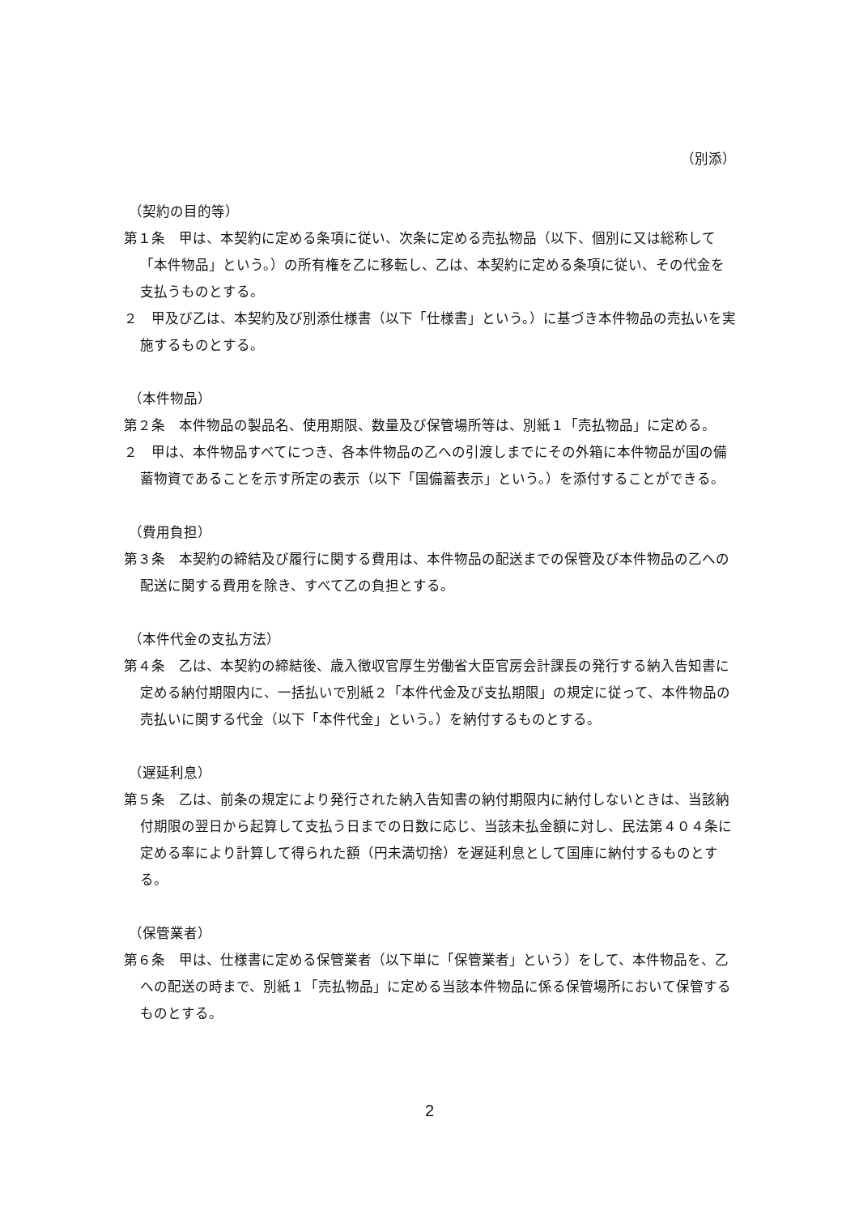（別添）
（契約の目的等）
第１条　甲は、本契約に定める条項に従い、次条に定める売払物品（以下、個別に又は総称して「本件物品」という。）の所有権を乙に移転し、乙は、本契約に定める条項に従い、その代金を支払うものとする。
２　甲及び乙は、本契約及び別添仕様書（以下「仕様書」という。）に基づき本件物品の売払いを実施するものとする。
（本件物品）
第２条　本件物品の製品名、使用期限、数量及び保管場所等は、別紙１「売払物品」に定める。
２　甲は、本件物品すべてにつき、各本件物品の乙への引渡しまでにその外箱に本件物品が国の備蓄物資であることを示す所定の表示（以下「国備蓄表示」という。）を添付することができる。
（費用負担）
第３条　本契約の締結及び履行に関する費用は、本件物品の配送までの保管及び本件物品の乙への配送に関する費用を除き、すべて乙の負担とする。
（本件代金の支払方法）
第４条　乙は、本契約の締結後、歳入徴収官厚生労働省大臣官房会計課長の発行する納入告知書に定める納付期限内に、一括払いで別紙２「本件代金及び支払期限」の規定に従って、本件物品の売払いに関する代金（以下「本件代金」という。）を納付するものとする。
（遅延利息）
第５条　乙は、前条の規定により発行された納入告知書の納付期限内に納付しないときは、当該納付期限の翌日から起算して支払う日までの日数に応じ、当該未払金額に対し、民法第４０４条に定める率により計算して得られた額（円未満切捨）を遅延利息として国庫に納付するものとする。
（保管業者）
第６条　甲は、仕様書に定める保管業者（以下単に「保管業者」という）をして、本件物品を、乙への配送の時まで、別紙１「売払物品」に定める当該本件物品に係る保管場所において保管するものとする。
2